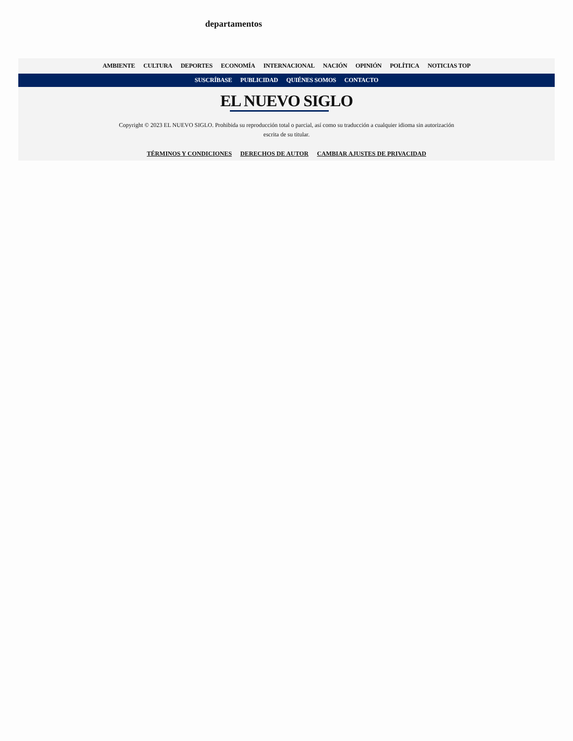departamentos
AMBIENTE CULTURA DEPORTES ECONOMÍA INTERNACIONAL NACIÓN OPINIÓN POLÍTICA NOTICIAS TOP
SUSCRÍBASE PUBLICIDAD QUIÉNES SOMOS CONTACTO
EL NUEVO SIGLO
Copyright © 2023 EL NUEVO SIGLO. Prohibida su reproducción total o parcial, así como su traducción a cualquier idioma sin autorización escrita de su titular.
TÉRMINOS Y CONDICIONES DERECHOS DE AUTOR CAMBIAR AJUSTES DE PRIVACIDAD